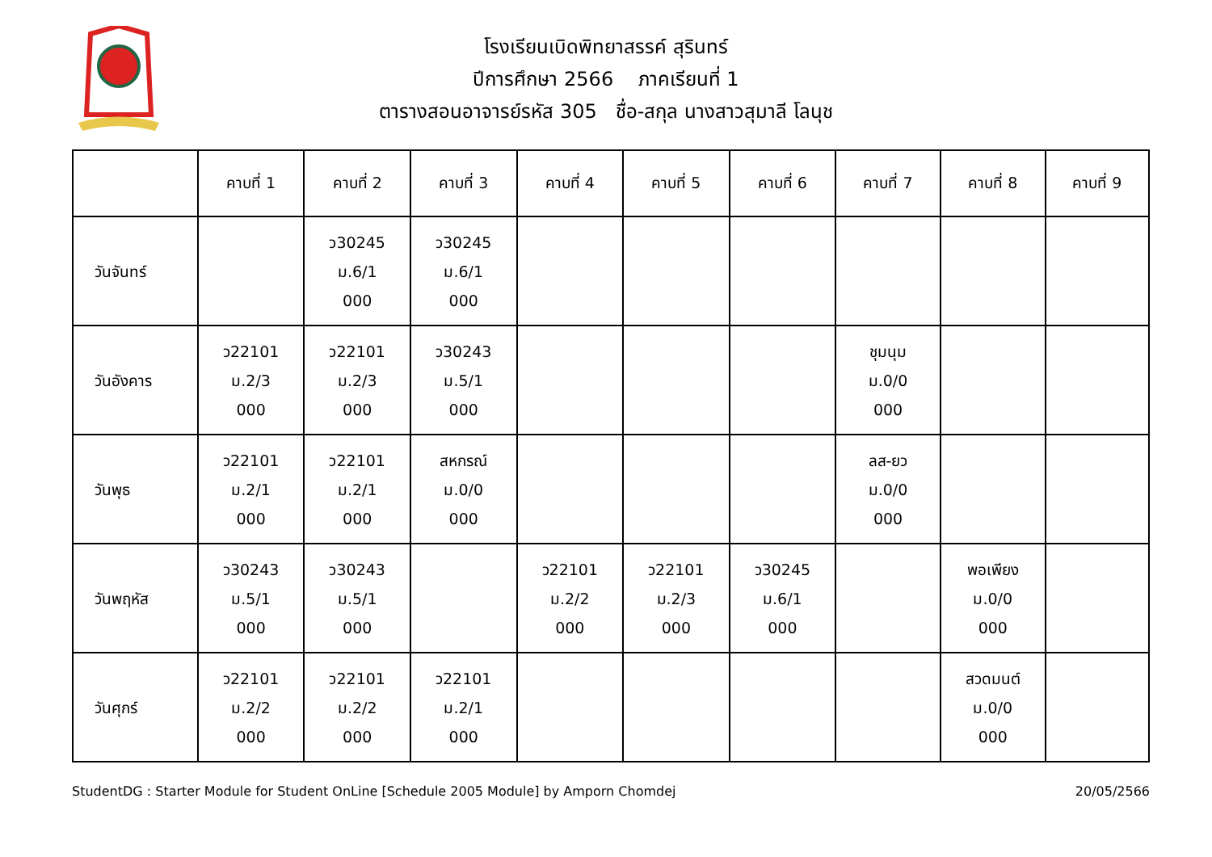โรงเรียนเบิดพิทยาสรรค์ สุรินทร์
ปีการศึกษา 2566 ภาคเรียนที่ 1
ตารางสอนอาจารย์รหัส 305 ชื่อ-สกุล นางสาวสุมาลี โลนุช
| | คาบที่ 1 | คาบที่ 2 | คาบที่ 3 | คาบที่ 4 | คาบที่ 5 | คาบที่ 6 | คาบที่ 7 | คาบที่ 8 | คาบที่ 9 |
| --- | --- | --- | --- | --- | --- | --- | --- | --- | --- |
| วันจันทร์ | | ว30245 ม.6/1 000 | ว30245 ม.6/1 000 | | | | | | |
| วันอังคาร | ว22101 ม.2/3 000 | ว22101 ม.2/3 000 | ว30243 ม.5/1 000 | | | | ชุมนุม ม.0/0 000 | | |
| วันพุธ | ว22101 ม.2/1 000 | ว22101 ม.2/1 000 | สหกรณ์ ม.0/0 000 | | | | ลส-ยว ม.0/0 000 | | |
| วันพฤหัส | ว30243 ม.5/1 000 | ว30243 ม.5/1 000 | | ว22101 ม.2/2 000 | ว22101 ม.2/3 000 | ว30245 ม.6/1 000 | | พอเพียง ม.0/0 000 | |
| วันศุกร์ | ว22101 ม.2/2 000 | ว22101 ม.2/2 000 | ว22101 ม.2/1 000 | | | | | สวดมนต์ ม.0/0 000 | |
StudentDG : Starter Module for Student OnLine [Schedule 2005 Module] by Amporn Chomdej 20/05/2566